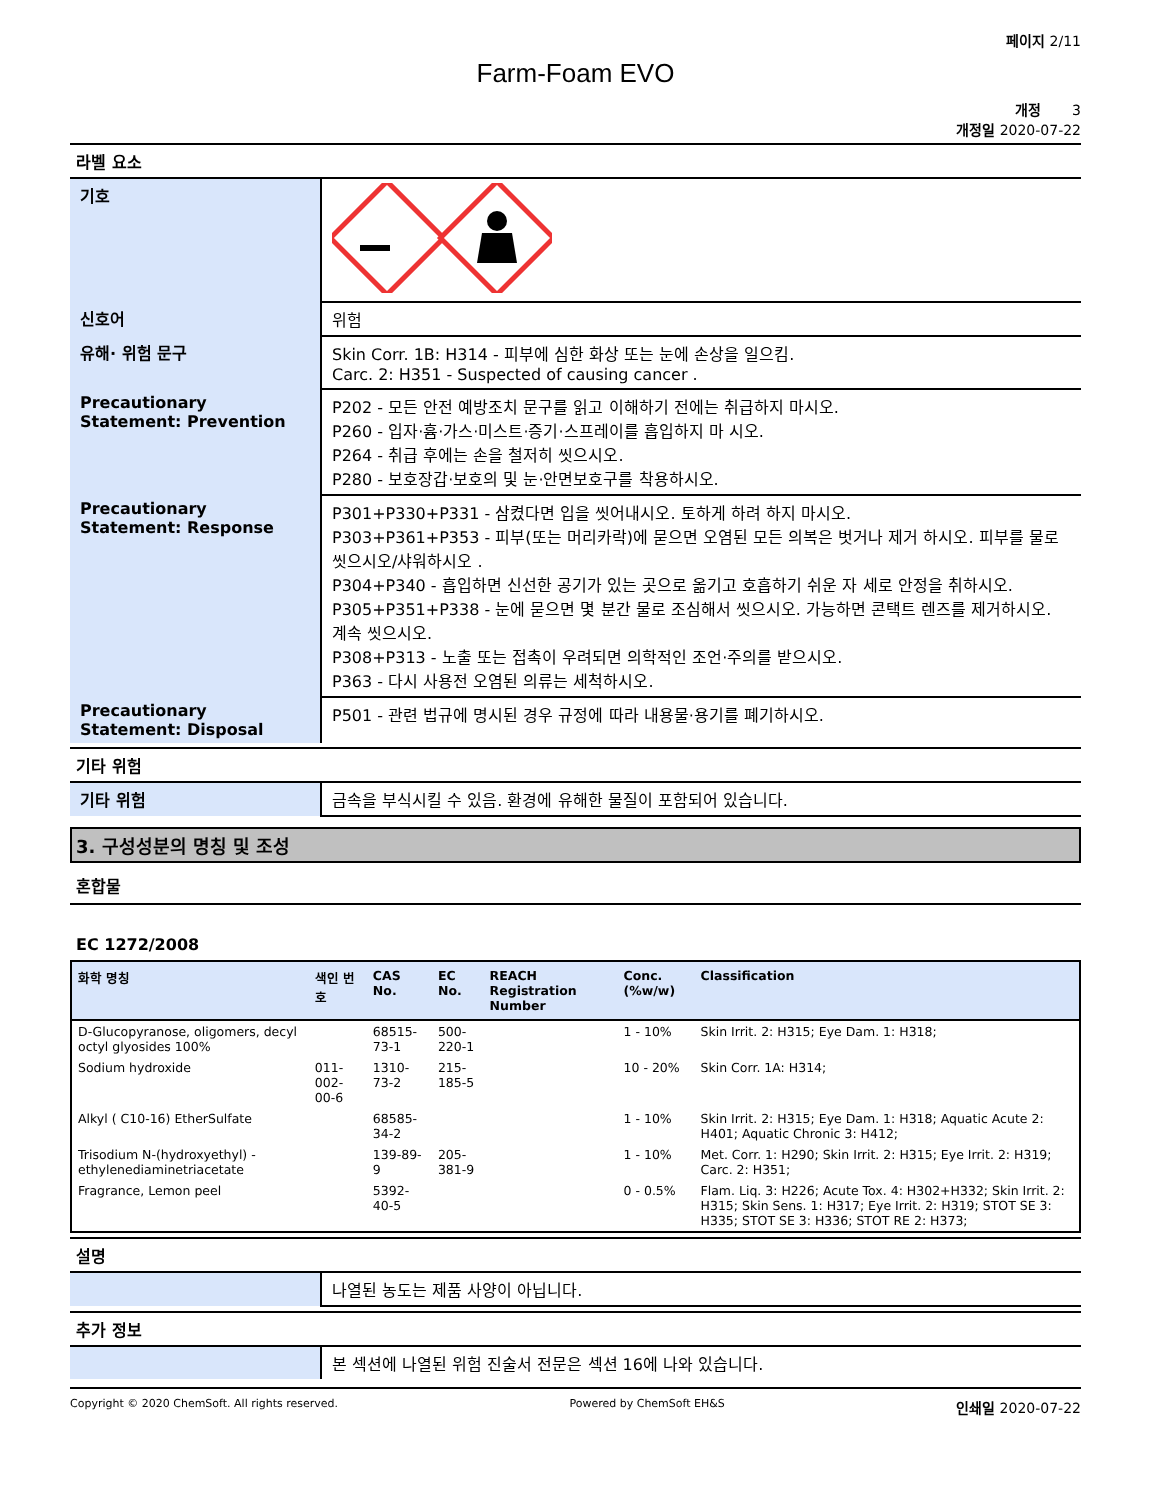페이지 2/11
Farm-Foam EVO
개정 3
개정일 2020-07-22
라벨 요소
| 기호 | |
| 신호어 | 위험 |
| 유해· 위험 문구 | Skin Corr. 1B: H314 - 피부에 심한 화상 또는 눈에 손상을 일으킴. Carc. 2: H351 - Suspected of causing cancer . |
| Precautionary Statement: Prevention | P202 - 모든 안전 예방조치 문구를 읽고 이해하기 전에는 취급하지 마시오. P260 - 입자·흄·가스·미스트·증기·스프레이를 흡입하지 마 시오. P264 - 취급 후에는 손을 철저히 씻으시오. P280 - 보호장갑·보호의 및 눈·안면보호구를 착용하시오. |
| Precautionary Statement: Response | P301+P330+P331 - 삼켰다면 입을 씻어내시오. 토하게 하려 하지 마시오. P303+P361+P353 - 피부(또는 머리카락)에 묻으면 오염된 모든 의복은 벗거나 제거 하시오. 피부를 물로 씻으시오/샤워하시오 . P304+P340 - 흡입하면 신선한 공기가 있는 곳으로 옮기고 호흡하기 쉬운 자 세로 안정을 취하시오. P305+P351+P338 - 눈에 묻으면 몇 분간 물로 조심해서 씻으시오. 가능하면 콘택트 렌즈를 제거하시오. 계속 씻으시오. P308+P313 - 노출 또는 접촉이 우려되면 의학적인 조언·주의를 받으시오. P363 - 다시 사용전 오염된 의류는 세척하시오. |
| Precautionary Statement: Disposal | P501 - 관련 법규에 명시된 경우 규정에 따라 내용물·용기를 폐기하시오. |
기타 위험
| 기타 위험 | 금속을 부식시킬 수 있음. 환경에 유해한 물질이 포함되어 있습니다. |
3. 구성성분의 명칭 및 조성
혼합물
EC 1272/2008
| 화학 명칭 | 색인 번호 | CAS No. | EC No. | REACH Registration Number | Conc. (%w/w) | Classification |
| --- | --- | --- | --- | --- | --- | --- |
| D-Glucopyranose, oligomers, decyl octyl glyosides 100% | | 68515-73-1 | 500-220-1 | | 1 - 10% | Skin Irrit. 2: H315; Eye Dam. 1: H318; |
| Sodium hydroxide | 011-002-00-6 | 1310-73-2 | 215-185-5 | | 10 - 20% | Skin Corr. 1A: H314; |
| Alkyl ( C10-16) EtherSulfate | | 68585-34-2 | | | 1 - 10% | Skin Irrit. 2: H315; Eye Dam. 1: H318; Aquatic Acute 2: H401; Aquatic Chronic 3: H412; |
| Trisodium N-(hydroxyethyl) -ethylenediaminetriacetate | | 139-89-9 | 205-381-9 | | 1 - 10% | Met. Corr. 1: H290; Skin Irrit. 2: H315; Eye Irrit. 2: H319; Carc. 2: H351; |
| Fragrance, Lemon peel | | 5392-40-5 | | | 0 - 0.5% | Flam. Liq. 3: H226; Acute Tox. 4: H302+H332; Skin Irrit. 2: H315; Skin Sens. 1: H317; Eye Irrit. 2: H319; STOT SE 3: H335; STOT SE 3: H336; STOT RE 2: H373; |
설명
| | 나열된 농도는 제품 사양이 아닙니다. |
추가 정보
| | 본 섹션에 나열된 위험 진술서 전문은 섹션 16에 나와 있습니다. |
Copyright © 2020 ChemSoft. All rights reserved. Powered by ChemSoft EH&S 인쇄일 2020-07-22